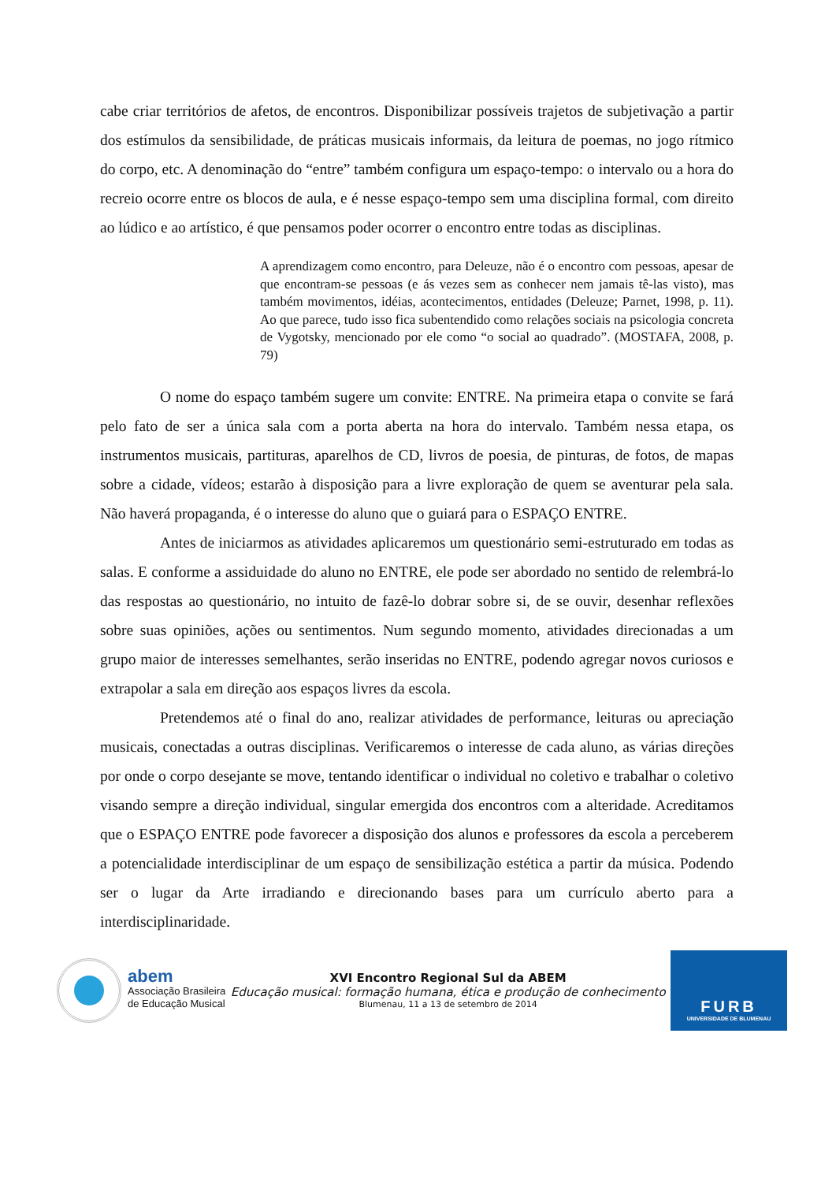cabe criar territórios de afetos, de encontros. Disponibilizar possíveis trajetos de subjetivação a partir dos estímulos da sensibilidade, de práticas musicais informais, da leitura de poemas, no jogo rítmico do corpo, etc. A denominação do “entre” também configura um espaço-tempo: o intervalo ou a hora do recreio ocorre entre os blocos de aula, e é nesse espaço-tempo sem uma disciplina formal, com direito ao lúdico e ao artístico, é que pensamos poder ocorrer o encontro entre todas as disciplinas.
A aprendizagem como encontro, para Deleuze, não é o encontro com pessoas, apesar de que encontram-se pessoas (e ás vezes sem as conhecer nem jamais tê-las visto), mas também movimentos, idéias, acontecimentos, entidades (Deleuze; Parnet, 1998, p. 11). Ao que parece, tudo isso fica subentendido como relações sociais na psicologia concreta de Vygotsky, mencionado por ele como “o social ao quadrado”. (MOSTAFA, 2008, p. 79)
O nome do espaço também sugere um convite: ENTRE. Na primeira etapa o convite se fará pelo fato de ser a única sala com a porta aberta na hora do intervalo. Também nessa etapa, os instrumentos musicais, partituras, aparelhos de CD, livros de poesia, de pinturas, de fotos, de mapas sobre a cidade, vídeos; estarão à disposição para a livre exploração de quem se aventurar pela sala. Não haverá propaganda, é o interesse do aluno que o guiará para o ESPAÇO ENTRE.
Antes de iniciarmos as atividades aplicaremos um questionário semi-estruturado em todas as salas. E conforme a assiduidade do aluno no ENTRE, ele pode ser abordado no sentido de relembrá-lo das respostas ao questionário, no intuito de fazê-lo dobrar sobre si, de se ouvir, desenhar reflexões sobre suas opiniões, ações ou sentimentos. Num segundo momento, atividades direcionadas a um grupo maior de interesses semelhantes, serão inseridas no ENTRE, podendo agregar novos curiosos e extrapolar a sala em direção aos espaços livres da escola.
Pretendemos até o final do ano, realizar atividades de performance, leituras ou apreciação musicais, conectadas a outras disciplinas. Verificaremos o interesse de cada aluno, as várias direções por onde o corpo desejante se move, tentando identificar o individual no coletivo e trabalhar o coletivo visando sempre a direção individual, singular emergida dos encontros com a alteridade. Acreditamos que o ESPAÇO ENTRE pode favorecer a disposição dos alunos e professores da escola a perceberem a potencialidade interdisciplinar de um espaço de sensibilização estética a partir da música. Podendo ser o lugar da Arte irradiando e direcionando bases para um currículo aberto para a interdisciplinaridade.
abem
Associação Brasileira
de Educação Musical
XVI Encontro Regional Sul da ABEM
Educação musical: formação humana, ética e produção de conhecimento
Blumenau, 11 a 13 de setembro de 2014
FURB
UNIVERSIDADE DE BLUMENAU